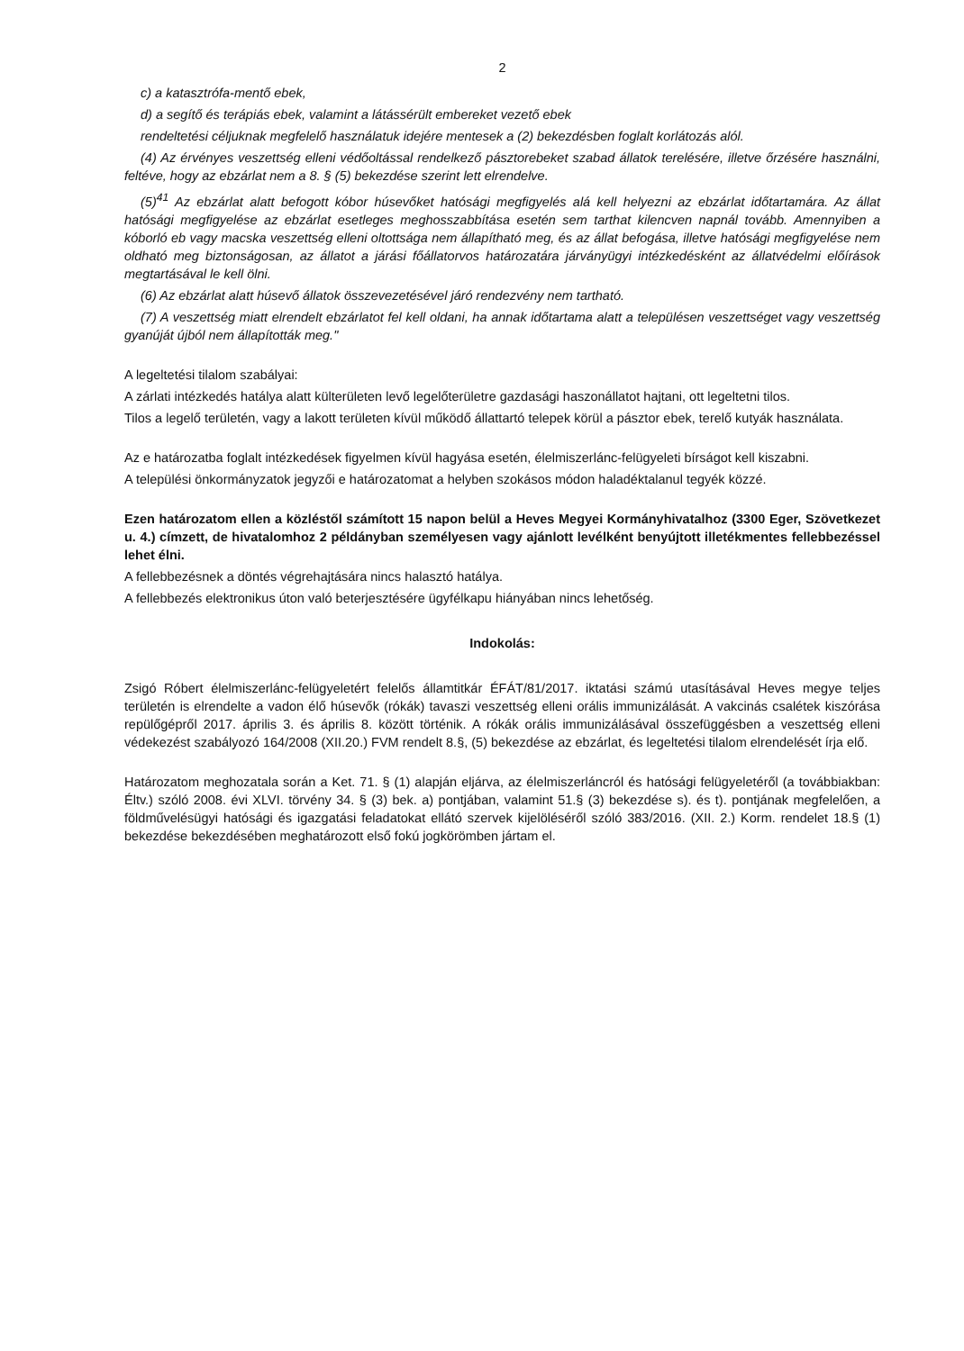2
c) a katasztrófa-mentő ebek,
d) a segítő és terápiás ebek, valamint a látássérült embereket vezető ebek
rendeltetési céljuknak megfelelő használatuk idejére mentesek a (2) bekezdésben foglalt korlátozás alól.
(4) Az érvényes veszettség elleni védőoltással rendelkező pásztorebeket szabad állatok terelésére, illetve őrzésére használni, feltéve, hogy az ebzárlat nem a 8. § (5) bekezdése szerint lett elrendelve.
(5)<sup>41</sup> Az ebzárlat alatt befogott kóbor húsevőket hatósági megfigyelés alá kell helyezni az ebzárlat időtartamára. Az állat hatósági megfigyelése az ebzárlat esetleges meghosszabbítása esetén sem tarthat kilencven napnál tovább. Amennyiben a kóborló eb vagy macska veszettség elleni oltottsága nem állapítható meg, és az állat befogása, illetve hatósági megfigyelése nem oldható meg biztonságosan, az állatot a járási főállatorvos határozatára járványügyi intézkedésként az állatvédelmi előírások megtartásával le kell ölni.
(6) Az ebzárlat alatt húsevő állatok összevezetésével járó rendezvény nem tartható.
(7) A veszettség miatt elrendelt ebzárlatot fel kell oldani, ha annak időtartama alatt a településen veszettséget vagy veszettség gyanúját újból nem állapították meg."
A legeltetési tilalom szabályai:
A zárlati intézkedés hatálya alatt külterületen levő legelőterületre gazdasági haszonállatot hajtani, ott legeltetni tilos.
Tilos a legelő területén, vagy a lakott területen kívül működő állattartó telepek körül a pásztor ebek, terelő kutyák használata.
Az e határozatba foglalt intézkedések figyelmen kívül hagyása esetén, élelmiszerlánc-felügyeleti bírságot kell kiszabni.
A települési önkormányzatok jegyzői e határozatomat a helyben szokásos módon haladéktalanul tegyék közzé.
Ezen határozatom ellen a közléstől számított 15 napon belül a Heves Megyei Kormányhivatalhoz (3300 Eger, Szövetkezet u. 4.) címzett, de hivatalomhoz 2 példányban személyesen vagy ajánlott levélként benyújtott illetékmentes fellebbezéssel lehet élni.
A fellebbezésnek a döntés végrehajtására nincs halasztó hatálya.
A fellebbezés elektronikus úton való beterjesztésére ügyfélkapu hiányában nincs lehetőség.
Indokolás:
Zsigó Róbert élelmiszerlánc-felügyeletért felelős államtitkár ÉFÁT/81/2017. iktatási számú utasításával Heves megye teljes területén is elrendelte a vadon élő húsevők (rókák) tavaszi veszettség elleni orális immunizálását. A vakcinás csalétek kiszórása repülőgépről 2017. április 3. és április 8. között történik. A rókák orális immunizálásával összefüggésben a veszettség elleni védekezést szabályozó 164/2008 (XII.20.) FVM rendelt 8.§, (5) bekezdése az ebzárlat, és legeltetési tilalom elrendelését írja elő.
Határozatom meghozatala során a Ket. 71. § (1) alapján eljárva, az élelmiszerláncról és hatósági felügyeletéről (a továbbiakban: Éltv.) szóló 2008. évi XLVI. törvény 34. § (3) bek. a) pontjában, valamint 51.§ (3) bekezdése s). és t). pontjának megfelelően, a földművelésügyi hatósági és igazgatási feladatokat ellátó szervek kijelöléséről szóló 383/2016. (XII. 2.) Korm. rendelet 18.§ (1) bekezdése bekezdésében meghatározott első fokú jogkörömben jártam el.